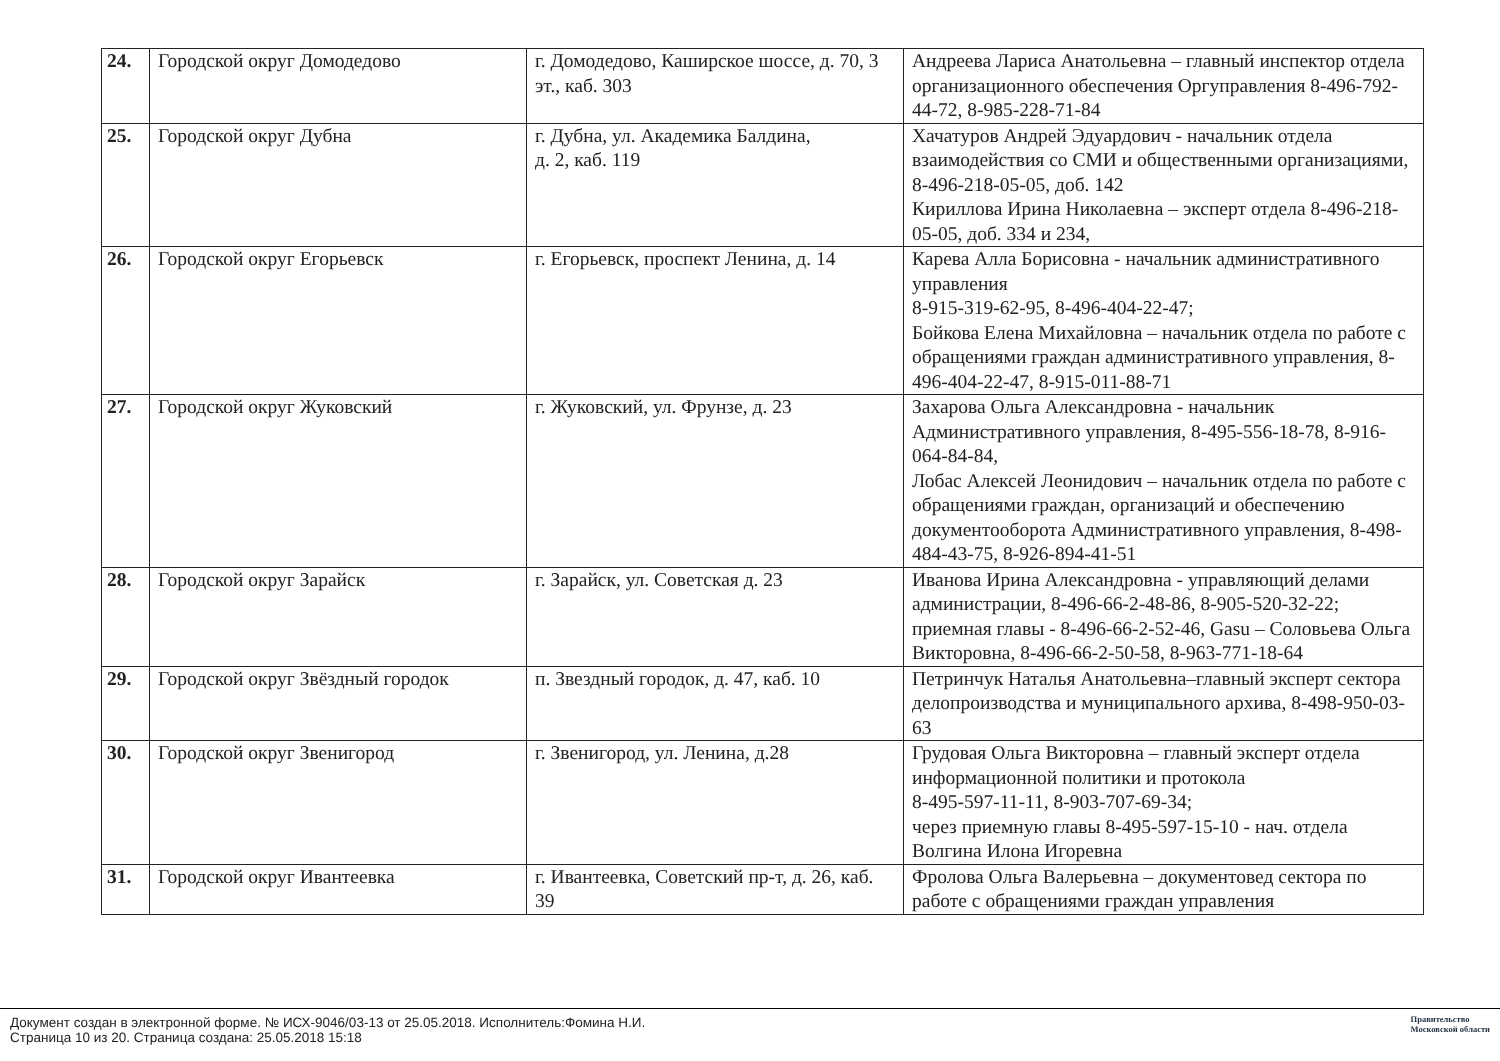| 24. | Городской округ Домодедово | г. Домодедово, Каширское шоссе, д. 70, 3 эт., каб. 303 | Андреева Лариса Анатольевна – главный инспектор отдела организационного обеспечения Оргуправления 8-496-792-44-72, 8-985-228-71-84 |
| 25. | Городской округ Дубна | г. Дубна, ул. Академика Балдина, д. 2, каб. 119 | Хачатуров Андрей Эдуардович - начальник отдела взаимодействия со СМИ и общественными организациями, 8-496-218-05-05, доб. 142 Кириллова Ирина Николаевна – эксперт отдела 8-496-218-05-05, доб. 334 и 234, |
| 26. | Городской округ Егорьевск | г. Егорьевск, проспект Ленина, д. 14 | Карева Алла Борисовна - начальник административного управления 8-915-319-62-95, 8-496-404-22-47; Бойкова Елена Михайловна – начальник отдела по работе с обращениями граждан административного управления, 8-496-404-22-47, 8-915-011-88-71 |
| 27. | Городской округ Жуковский | г. Жуковский, ул. Фрунзе, д. 23 | Захарова Ольга Александровна - начальник Административного управления, 8-495-556-18-78, 8-916-064-84-84, Лобас Алексей Леонидович – начальник отдела по работе с обращениями граждан, организаций и обеспечению документооборота Административного управления, 8-498-484-43-75, 8-926-894-41-51 |
| 28. | Городской округ Зарайск | г. Зарайск, ул. Советская д. 23 | Иванова Ирина Александровна - управляющий делами администрации, 8-496-66-2-48-86, 8-905-520-32-22; приемная главы - 8-496-66-2-52-46, Gasu – Соловьева Ольга Викторовна, 8-496-66-2-50-58, 8-963-771-18-64 |
| 29. | Городской округ Звёздный городок | п. Звездный городок, д. 47, каб. 10 | Петринчук Наталья Анатольевна–главный эксперт сектора делопроизводства и муниципального архива, 8-498-950-03-63 |
| 30. | Городской округ Звенигород | г. Звенигород, ул. Ленина, д.28 | Грудовая Ольга Викторовна – главный эксперт отдела информационной политики и протокола 8-495-597-11-11, 8-903-707-69-34; через приемную главы 8-495-597-15-10 - нач. отдела Волгина Илона Игоревна |
| 31. | Городской округ Ивантеевка | г. Ивантеевка, Советский пр-т, д. 26, каб. 39 | Фролова Ольга Валерьевна – документовед сектора по работе с обращениями граждан управления |
Документ создан в электронной форме. № ИСХ-9046/03-13 от 25.05.2018. Исполнитель:Фомина Н.И.
Страница 10 из 20. Страница создана: 25.05.2018 15:18
Правительство
Московской области